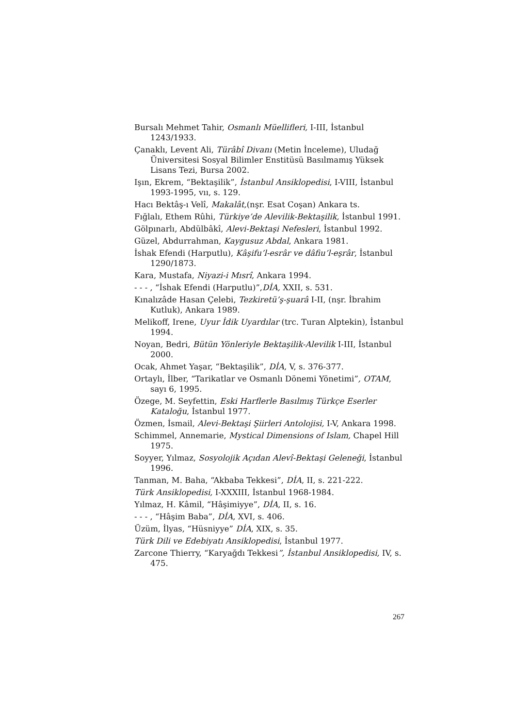Bursalı Mehmet Tahir, Osmanlı Müellifleri, I-III, İstanbul 1243/1933.
Çanaklı, Levent Ali, Türâbî Divanı (Metin İnceleme), Uludağ Üniversitesi Sosyal Bilimler Enstitüsü Basılmamış Yüksek Lisans Tezi, Bursa 2002.
Işın, Ekrem, “Bektaşilik”, İstanbul Ansiklopedisi, I-VIII, İstanbul 1993-1995, vıı, s. 129.
Hacı Bektâş-ı Velî, Makalât,(nşr. Esat Coşan) Ankara ts.
Fığlalı, Ethem Rûhi, Türkiye’de Alevilik-Bektaşilik, İstanbul 1991.
Gölpınarlı, Abdülbâkî, Alevi-Bektaşi Nefesleri, İstanbul 1992.
Güzel, Abdurrahman, Kaygusuz Abdal, Ankara 1981.
İshak Efendi (Harputlu), Kâşifu’l-esrâr ve dâfiu’l-eşrâr, İstanbul 1290/1873.
Kara, Mustafa, Niyazi-i Mısrî, Ankara 1994.
- - - , “İshak Efendi (Harputlu)”,DİA, XXII, s. 531.
Kınalızâde Hasan Çelebi, Tezkiretü’ş-şuarâ I-II, (nşr. İbrahim Kutluk), Ankara 1989.
Melikoff, Irene, Uyur İdik Uyardılar (trc. Turan Alptekin), İstanbul 1994.
Noyan, Bedri, Bütün Yönleriyle Bektaşilik-Alevilik I-III, İstanbul 2000.
Ocak, Ahmet Yaşar, “Bektaşilik”, DİA, V, s. 376-377.
Ortaylı, İlber, “Tarikatlar ve Osmanlı Dönemi Yönetimi”, OTAM, sayı 6, 1995.
Özege, M. Seyfettin, Eski Harflerle Basılmış Türkçe Eserler Kataloğu, İstanbul 1977.
Özmen, İsmail, Alevi-Bektaşi Şiirleri Antolojisi, I-V, Ankara 1998.
Schimmel, Annemarie, Mystical Dimensions of Islam, Chapel Hill 1975.
Soyyer, Yılmaz, Sosyolojik Açıdan Alevî-Bektaşi Geleneği, İstanbul 1996.
Tanman, M. Baha, “Akbaba Tekkesi”, DİA, II, s. 221-222.
Türk Ansiklopedisi, I-XXXIII, İstanbul 1968-1984.
Yılmaz, H. Kâmil, “Hâşimiyye”, DİA, II, s. 16.
- - - , “Hâşim Baba”, DİA, XVI, s. 406.
Üzüm, İlyas, “Hüsniyye” DİA, XIX, s. 35.
Türk Dili ve Edebiyatı Ansiklopedisi, İstanbul 1977.
Zarcone Thierry, “Karyağdı Tekkesi”, İstanbul Ansiklopedisi, IV, s. 475.
267